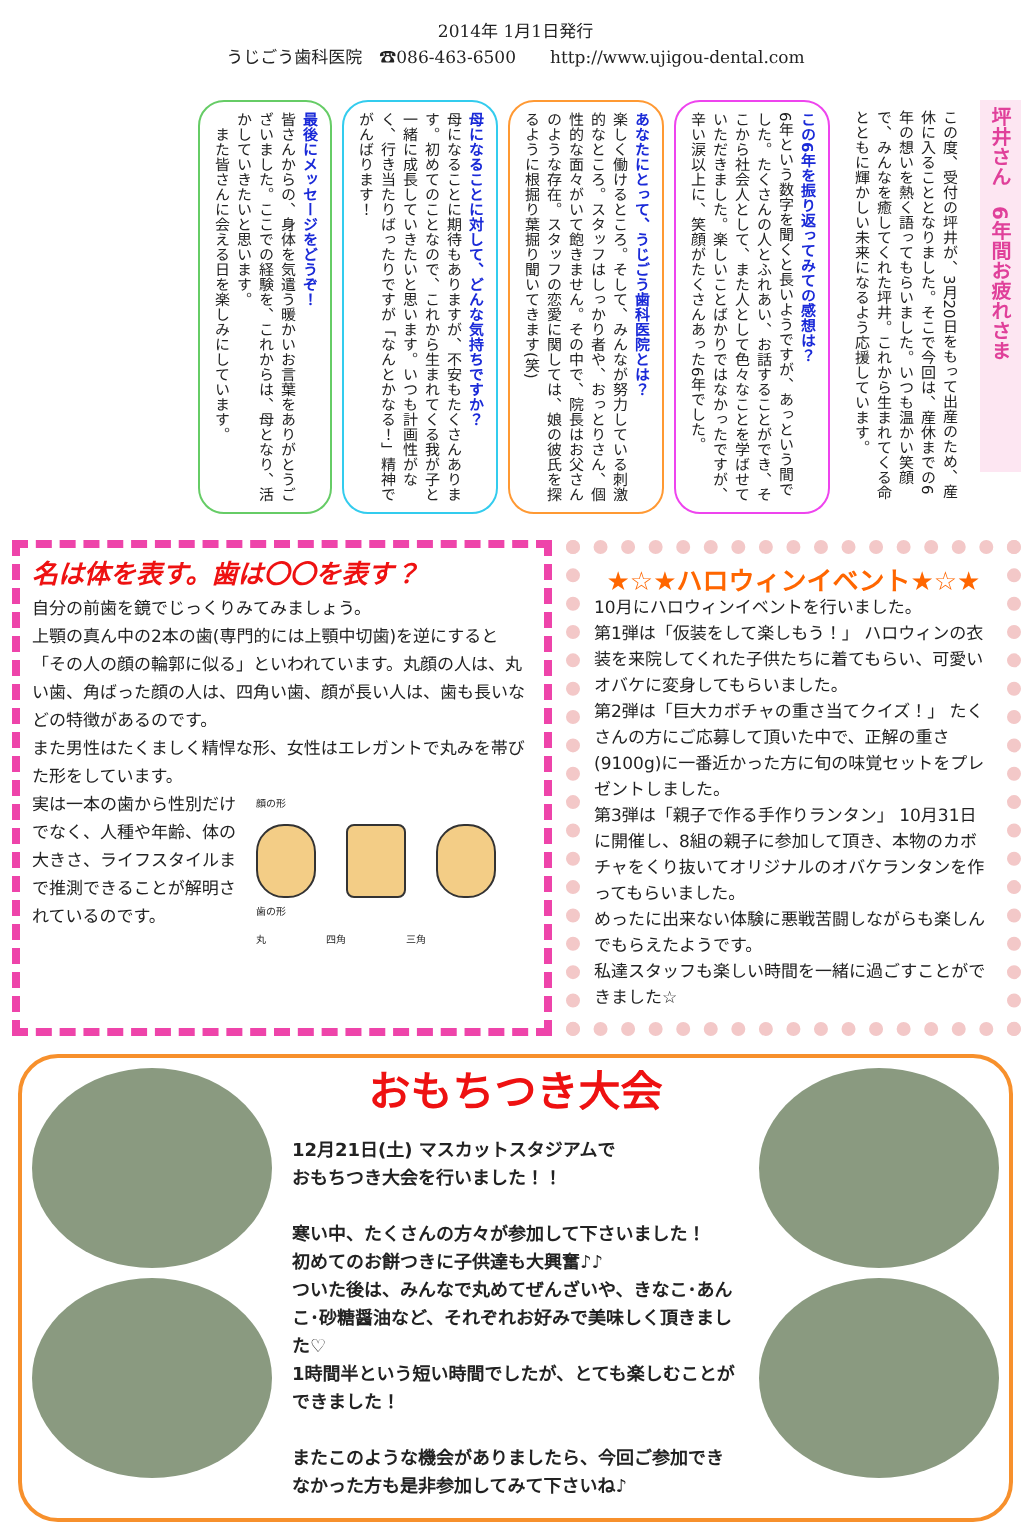2014年 1月1日発行
うじごう歯科医院　☎086-463-6500　　http://www.ujigou-dental.com
坪井さん　6年間お疲れさま
この度、受付の坪井が、3月20日をもって出産のため、産休に入ることとなりました。そこで今回は、産休までの6年の想いを熱く語ってもらいました。いつも温かい笑顔で、みんなを癒してくれた坪井。これから生まれてくる命とともに輝かしい未来になるよう応援しています。
この6年を振り返ってみての感想は？
6年という数字を聞くと長いようですが、あっという間でした。たくさんの人とふれあい、お話することができ、そこから社会人として、また人として色々なことを学ばせていただきました。楽しいことばかりではなかったですが、辛い涙以上に、笑顔がたくさんあった6年でした。
あなたにとって、うじごう歯科医院とは？
楽しく働けるところ。そして、みんなが努力している刺激的なところ。スタッフはしっかり者や、おっとりさん、個性的な面々がいて飽きません。その中で、院長はお父さんのような存在。スタッフの恋愛に関しては、娘の彼氏を探るように根掘り葉掘り聞いてきます(笑)
母になることに対して、どんな気持ちですか？
母になることに期待もありますが、不安もたくさんあります。初めてのことなので、これから生まれてくる我が子と一緒に成長していきたいと思います。いつも計画性がなく、行き当たりばったりですが「なんとかなる！」精神でがんばります！
最後にメッセージをどうぞ！
皆さんからの、身体を気遣う暖かいお言葉をありがとうございました。ここでの経験を、これからは、母となり、活かしていきたいと思います。
　また皆さんに会える日を楽しみにしています。
名は体を表す。歯は〇〇を表す？
自分の前歯を鏡でじっくりみてみましょう。
上顎の真ん中の2本の歯(専門的には上顎中切歯)を逆にすると「その人の顔の輪郭に似る」といわれています。丸顔の人は、丸い歯、角ばった顔の人は、四角い歯、顔が長い人は、歯も長いなどの特徴があるのです。
また男性はたくましく精悍な形、女性はエレガントで丸みを帯びた形をしています。
実は一本の歯から性別だけでなく、人種や年齢、体の大きさ、ライフスタイルまで推測できることが解明されているのです。
顔の形
歯の形
丸 四角 三角
★☆★ハロウィンイベント★☆★
10月にハロウィンイベントを行いました。
第1弾は「仮装をして楽しもう！」 ハロウィンの衣装を来院してくれた子供たちに着てもらい、可愛いオバケに変身してもらいました。
第2弾は「巨大カボチャの重さ当てクイズ！」 たくさんの方にご応募して頂いた中で、正解の重さ(9100g)に一番近かった方に旬の味覚セットをプレゼントしました。
第3弾は「親子で作る手作りランタン」 10月31日に開催し、8組の親子に参加して頂き、本物のカボチャをくり抜いてオリジナルのオバケランタンを作ってもらいました。
めったに出来ない体験に悪戦苦闘しながらも楽しんでもらえたようです。
私達スタッフも楽しい時間を一緒に過ごすことができました☆
おもちつき大会
12月21日(土) マスカットスタジアムで
おもちつき大会を行いました！！
寒い中、たくさんの方々が参加して下さいました！
初めてのお餅つきに子供達も大興奮♪♪
ついた後は、みんなで丸めてぜんざいや、きなこ･あんこ･砂糖醤油など、それぞれお好みで美味しく頂きました♡
1時間半という短い時間でしたが、とても楽しむことができました！
またこのような機会がありましたら、今回ご参加できなかった方も是非参加してみて下さいね♪